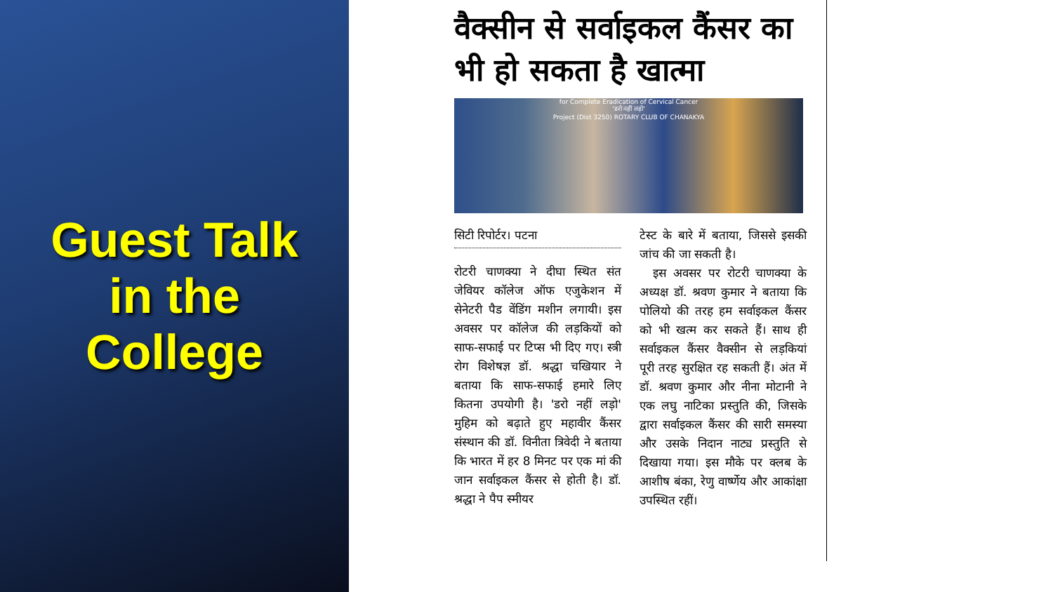Guest Talk
in the
College
वैक्सीन से सर्वाइकल कैंसर का भी हो सकता है खात्मा
for Complete Eradication of Cervical Cancer
'डरो नहीं लड़ो'
Project (Dist 3250) ROTARY CLUB OF CHANAKYA
सिटी रिपोर्टर। पटना
रोटरी चाणक्या ने दीघा स्थित संत जेवियर कॉलेज ऑफ एजुकेशन में सेनेटरी पैड वेंडिंग मशीन लगायी। इस अवसर पर कॉलेज की लड़कियों को साफ-सफाई पर टिप्स भी दिए गए। स्त्री रोग विशेषज्ञ डॉ. श्रद्धा चखियार ने बताया कि साफ-सफाई हमारे लिए कितना उपयोगी है। 'डरो नहीं लड़ो' मुहिम को बढ़ाते हुए महावीर कैंसर संस्थान की डॉ. विनीता त्रिवेदी ने बताया कि भारत में हर 8 मिनट पर एक मां की जान सर्वाइकल कैंसर से होती है। डॉ. श्रद्धा ने पैप स्मीयर
टेस्ट के बारे में बताया, जिससे इसकी जांच की जा सकती है।
इस अवसर पर रोटरी चाणक्या के अध्यक्ष डॉ. श्रवण कुमार ने बताया कि पोलियो की तरह हम सर्वाइकल कैंसर को भी खत्म कर सकते हैं। साथ ही सर्वाइकल कैंसर वैक्सीन से लड़कियां पूरी तरह सुरक्षित रह सकती हैं। अंत में डॉ. श्रवण कुमार और नीना मोटानी ने एक लघु नाटिका प्रस्तुति की, जिसके द्वारा सर्वाइकल कैंसर की सारी समस्या और उसके निदान नाट्य प्रस्तुति से दिखाया गया। इस मौके पर क्लब के आशीष बंका, रेणु वार्ष्णेय और आकांक्षा उपस्थित रहीं।